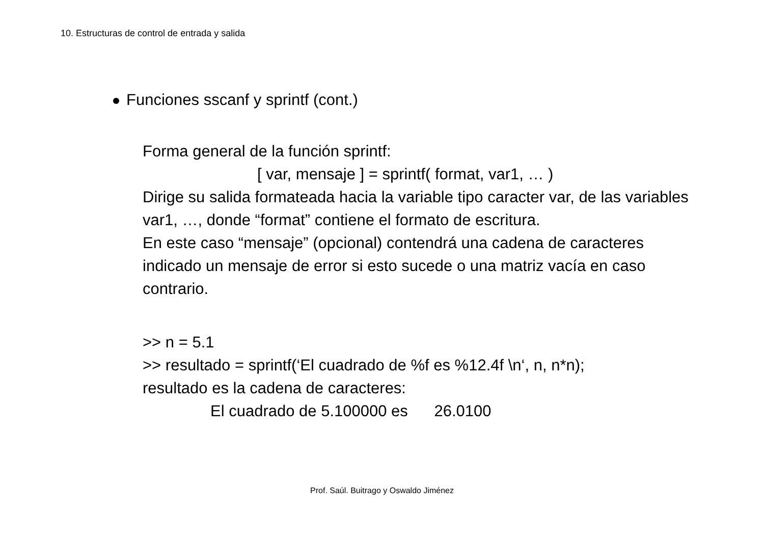10. Estructuras de control de entrada y salida
Funciones sscanf y sprintf (cont.)
Forma general de la función sprintf:
[ var, mensaje ] = sprintf( format, var1, … )
Dirige su salida formateada hacia la variable tipo caracter var, de las variables var1, …, donde “format” contiene el formato de escritura.
En este caso “mensaje” (opcional) contendrá una cadena de caracteres indicado un mensaje de error si esto sucede o una matriz vacía en caso contrario.
>> n = 5.1
>> resultado = sprintf(‘El cuadrado de %f es %12.4f \n‘, n, n*n);
resultado es la cadena de caracteres:
El cuadrado de 5.100000 es 26.0100
Prof. Saúl. Buitrago y Oswaldo Jiménez